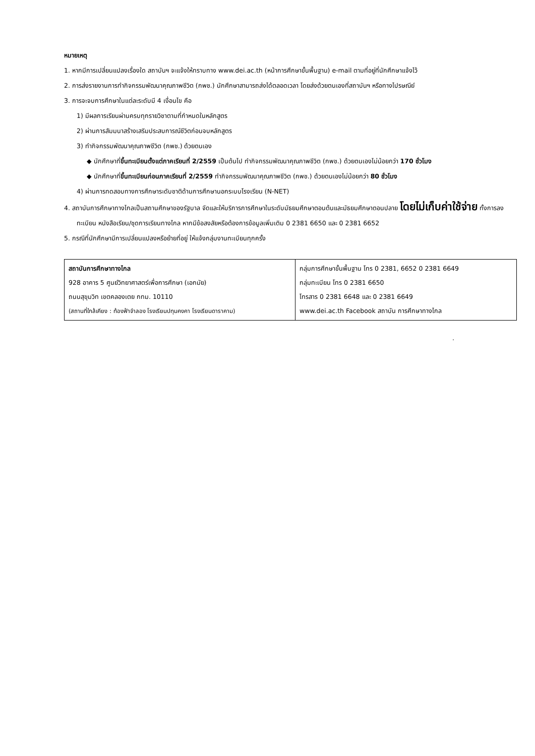หมายเหตุ
1. หากมีการเปลี่ยนแปลงเรื่องใด สถาบันฯ จะแจ้งให้ทราบทาง www.dei.ac.th (หน้าการศึกษาขั้นพื้นฐาน) e-mail ตามที่อยู่ที่นักศึกษาแจ้งไว้
2. การส่งรายงานการทำกิจกรรมพัฒนาคุณภาพชีวิต (กพช.) นักศึกษาสามารถส่งได้ตลอดเวลา โดยส่งด้วยตนเองที่สถาบันฯ หรือทางไปรษณีย์
3. การจะจบการศึกษาในแต่ละระดับมี 4 เงื่อนไข คือ
1) มีผลการเรียนผ่านครบทุกรายวิชาตามที่กำหนดในหลักสูตร
2) ผ่านการสัมมนาสร้างเสริมประสบการณ์ชีวิตก่อนจบหลักสูตร
3) ทำกิจกรรมพัฒนาคุณภาพชีวิต (กพช.) ด้วยตนเอง
◆ นักศึกษาที่ขึ้นทะเบียนตั้งแต่ภาคเรียนที่ 2/2559 เป็นต้นไป ทำกิจกรรมพัฒนาคุณภาพชีวิต (กพช.) ด้วยตนเองไม่น้อยกว่า 170 ชั่วโมง
◆ นักศึกษาที่ขึ้นทะเบียนก่อนภาคเรียนที่ 2/2559 ทำกิจกรรมพัฒนาคุณภาพชีวิต (กพช.) ด้วยตนเองไม่น้อยกว่า 80 ชั่วโมง
4) ผ่านการทดสอบทางการศึกษาระดับชาติด้านการศึกษานอกระบบโรงเรียน (N-NET)
4. สถาบันการศึกษาทางไกลเป็นสถานศึกษาของรัฐบาล จัดและให้บริการการศึกษาในระดับมัธยมศึกษาตอนต้นและมัธยมศึกษาตอนปลาย โดยไม่เก็บค่าใช้จ่าย ทั้งการลงทะเบียน หนังสือเรียน/ชุดการเรียนทางไกล หากมีข้อสงสัยหรือต้องการข้อมูลเพิ่มเติม 0 2381 6650 และ 0 2381 6652
5. กรณีที่นักศึกษามีการเปลี่ยนแปลงหรือย้ายที่อยู่ ให้แจ้งกลุ่มงานทะเบียนทุกครั้ง
| สถาบันการศึกษาทางไกล 928 อาคาร 5 ศูนย์วิทยาศาสตร์เพื่อการศึกษา (เอกมัย) ถนนสุขุมวิท เขตคลองเตย กทม. 10110 (สถานที่ใกล้เคียง : ท้องฟ้าจำลอง โรงเรียนปทุมคงคา โรงเรียนดาราคาม) | กลุ่มการศึกษาขั้นพื้นฐาน โทร 0 2381, 6652 0 2381 6649 กลุ่มทะเบียน โทร 0 2381 6650 โทรสาร 0 2381 6648 และ 0 2381 6649 www.dei.ac.th Facebook สถาบัน การศึกษาทางไกล |
.